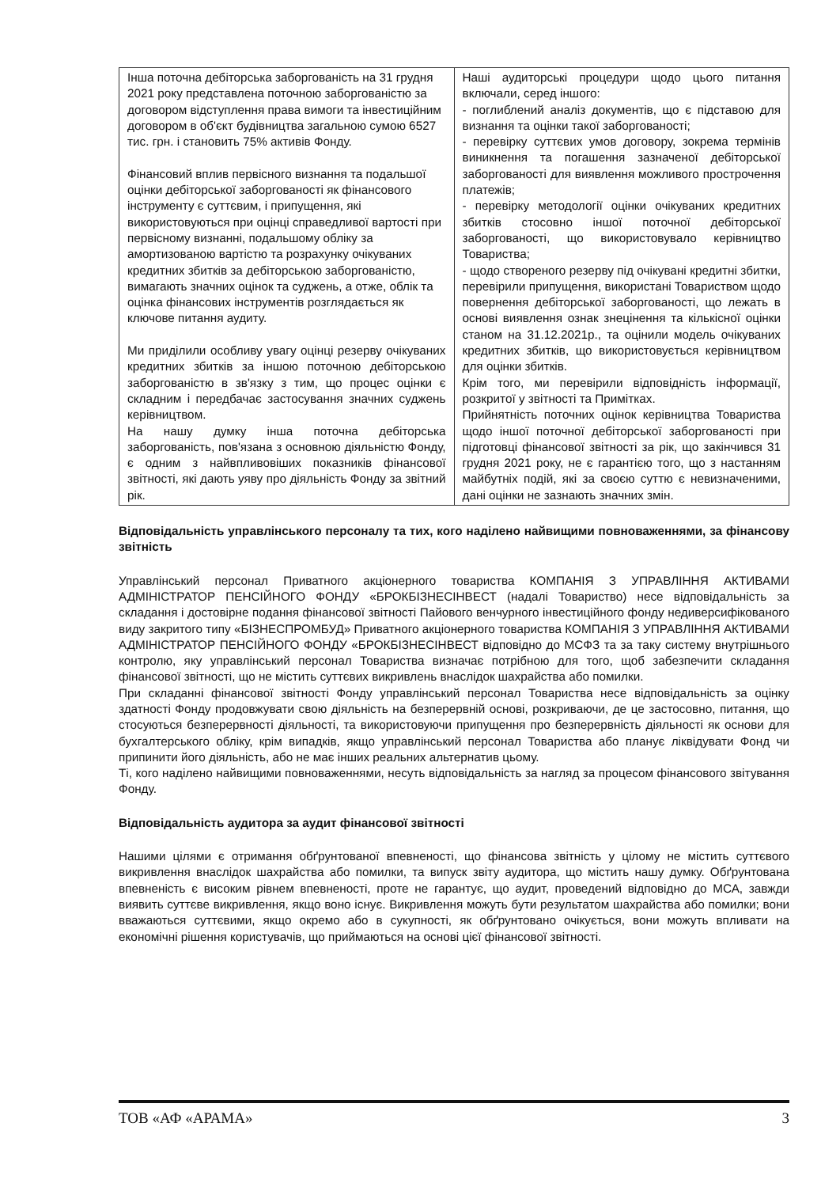| Інша поточна дебіторська заборгованість на 31 грудня 2021 року представлена поточною заборгованістю за договором відступлення права вимоги та інвестиційним договором в об'єкт будівництва загальною сумою 6527 тис. грн. і становить 75% активів Фонду. Фінансовий вплив первісного визнання та подальшої оцінки дебіторської заборгованості як фінансового інструменту є суттєвим, і припущення, які використовуються при оцінці справедливої вартості при первісному визнанні, подальшому обліку за амортизованою вартістю та розрахунку очікуваних кредитних збитків за дебіторською заборгованістю, вимагають значних оцінок та суджень, а отже, облік та оцінка фінансових інструментів розглядається як ключове питання аудиту. Ми приділили особливу увагу оцінці резерву очікуваних кредитних збитків за іншою поточною дебіторською заборгованістю в зв'язку з тим, що процес оцінки є складним і передбачає застосування значних суджень керівництвом. На нашу думку інша поточна дебіторська заборгованість, пов'язана з основною діяльністю Фонду, є одним з найвпливовіших показників фінансової звітності, які дають уяву про діяльність Фонду за звітний рік. | Наші аудиторські процедури щодо цього питання включали, серед іншого: - поглиблений аналіз документів, що є підставою для визнання та оцінки такої заборгованості; - перевірку суттєвих умов договору, зокрема термінів виникнення та погашення зазначеної дебіторської заборгованості для виявлення можливого прострочення платежів; - перевірку методології оцінки очікуваних кредитних збитків стосовно іншої поточної дебіторської заборгованості, що використовувало керівництво Товариства; - щодо створеного резерву під очікувані кредитні збитки, перевірили припущення, використані Товариством щодо повернення дебіторської заборгованості, що лежать в основі виявлення ознак знецінення та кількісної оцінки станом на 31.12.2021р., та оцінили модель очікуваних кредитних збитків, що використовується керівництвом для оцінки збитків. Крім того, ми перевірили відповідність інформації, розкритої у звітності та Примітках. Прийнятність поточних оцінок керівництва Товариства щодо іншої поточної дебіторської заборгованості при підготовці фінансової звітності за рік, що закінчився 31 грудня 2021 року, не є гарантією того, що з настанням майбутніх подій, які за своєю суттю є невизначеними, дані оцінки не зазнають значних змін. |
Відповідальність управлінського персоналу та тих, кого наділено найвищими повноваженнями, за фінансову звітність
Управлінський персонал Приватного акціонерного товариства КОМПАНІЯ З УПРАВЛІННЯ АКТИВАМИ АДМІНІСТРАТОР ПЕНСІЙНОГО ФОНДУ «БРОКБІЗНЕСІНВЕСТ (надалі Товариство) несе відповідальність за складання і достовірне подання фінансової звітності Пайового венчурного інвестиційного фонду недиверсифікованого виду закритого типу «БІЗНЕСПРОМБУД» Приватного акціонерного товариства КОМПАНІЯ З УПРАВЛІННЯ АКТИВАМИ АДМІНІСТРАТОР ПЕНСІЙНОГО ФОНДУ «БРОКБІЗНЕСІНВЕСТ відповідно до МСФЗ та за таку систему внутрішнього контролю, яку управлінський персонал Товариства визначає потрібною для того, щоб забезпечити складання фінансової звітності, що не містить суттєвих викривлень внаслідок шахрайства або помилки.
При складанні фінансової звітності Фонду управлінський персонал Товариства несе відповідальність за оцінку здатності Фонду продовжувати свою діяльність на безперервній основі, розкриваючи, де це застосовно, питання, що стосуються безперервності діяльності, та використовуючи припущення про безперервність діяльності як основи для бухгалтерського обліку, крім випадків, якщо управлінський персонал Товариства або планує ліквідувати Фонд чи припинити його діяльність, або не має інших реальних альтернатив цьому.
Ті, кого наділено найвищими повноваженнями, несуть відповідальність за нагляд за процесом фінансового звітування Фонду.
Відповідальність аудитора за аудит фінансової звітності
Нашими цілями є отримання обґрунтованої впевненості, що фінансова звітність у цілому не містить суттєвого викривлення внаслідок шахрайства або помилки, та випуск звіту аудитора, що містить нашу думку. Обґрунтована впевненість є високим рівнем впевненості, проте не гарантує, що аудит, проведений відповідно до МСА, завжди виявить суттєве викривлення, якщо воно існує. Викривлення можуть бути результатом шахрайства або помилки; вони вважаються суттєвими, якщо окремо або в сукупності, як обґрунтовано очікується, вони можуть впливати на економічні рішення користувачів, що приймаються на основі цієї фінансової звітності.
ТОВ «АФ «АРАМА» 3